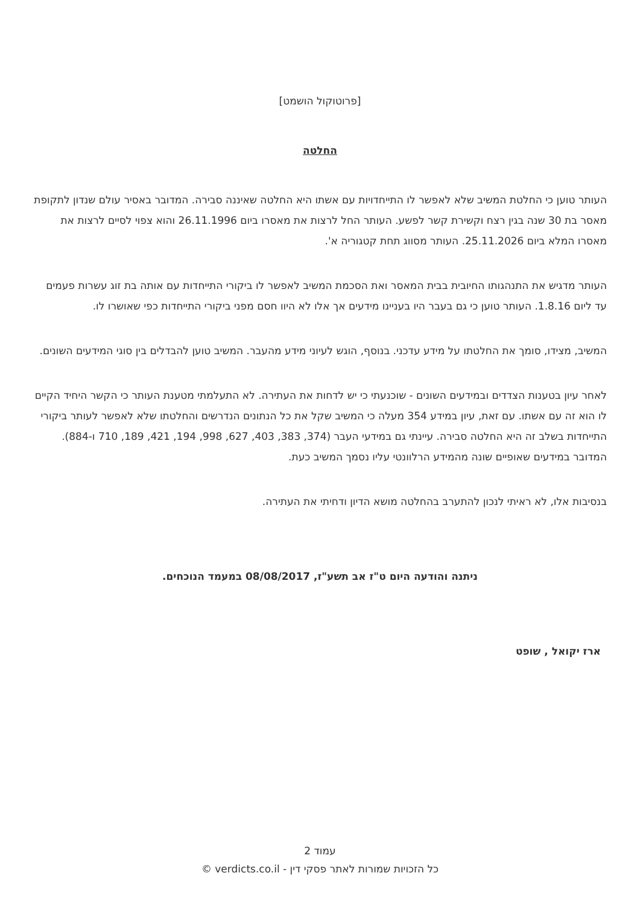[פרוטוקול הושמט]
החלטה
העותר טוען כי החלטת המשיב שלא לאפשר לו התייחדויות עם אשתו היא החלטה שאיננה סבירה. המדובר באסיר עולם שנדון לתקופת מאסר בת 30 שנה בגין רצח וקשירת קשר לפשע. העותר החל לרצות את מאסרו ביום 26.11.1996 והוא צפוי לסיים לרצות את מאסרו המלא ביום 25.11.2026. העותר מסווג תחת קטגוריה א'.
העותר מדגיש את התנהגותו החיובית בבית המאסר ואת הסכמת המשיב לאפשר לו ביקורי התייחדות עם אותה בת זוג עשרות פעמים עד ליום 1.8.16. העותר טוען כי גם בעבר היו בעניינו מידעים אך אלו לא היוו חסם מפני ביקורי התייחדות כפי שאושרו לו.
המשיב, מצידו, סומך את החלטתו על מידע עדכני. בנוסף, הוגש לעיוני מידע מהעבר. המשיב טוען להבדלים בין סוגי המידעים השונים.
לאחר עיון בטענות הצדדים ובמידעים השונים - שוכנעתי כי יש לדחות את העתירה. לא התעלמתי מטענת העותר כי הקשר היחיד הקיים לו הוא זה עם אשתו. עם זאת, עיון במידע 354 מעלה כי המשיב שקל את כל הנתונים הנדרשים והחלטתו שלא לאפשר לעותר ביקורי התייחדות בשלב זה היא החלטה סבירה. עיינתי גם במידעי העבר (374, 383, 403, 627, 998, 194, 421, 189, 710 ו-884). המדובר במידעים שאופיים שונה מהמידע הרלוונטי עליו נסמך המשיב כעת.
בנסיבות אלו, לא ראיתי לנכון להתערב בהחלטה מושא הדיון ודחיתי את העתירה.
ניתנה והודעה היום ט"ז אב תשע"ז, 08/08/2017 במעמד הנוכחים.
ארז יקואל , שופט
עמוד 2
כל הזכויות שמורות לאתר פסקי דין - verdicts.co.il ©